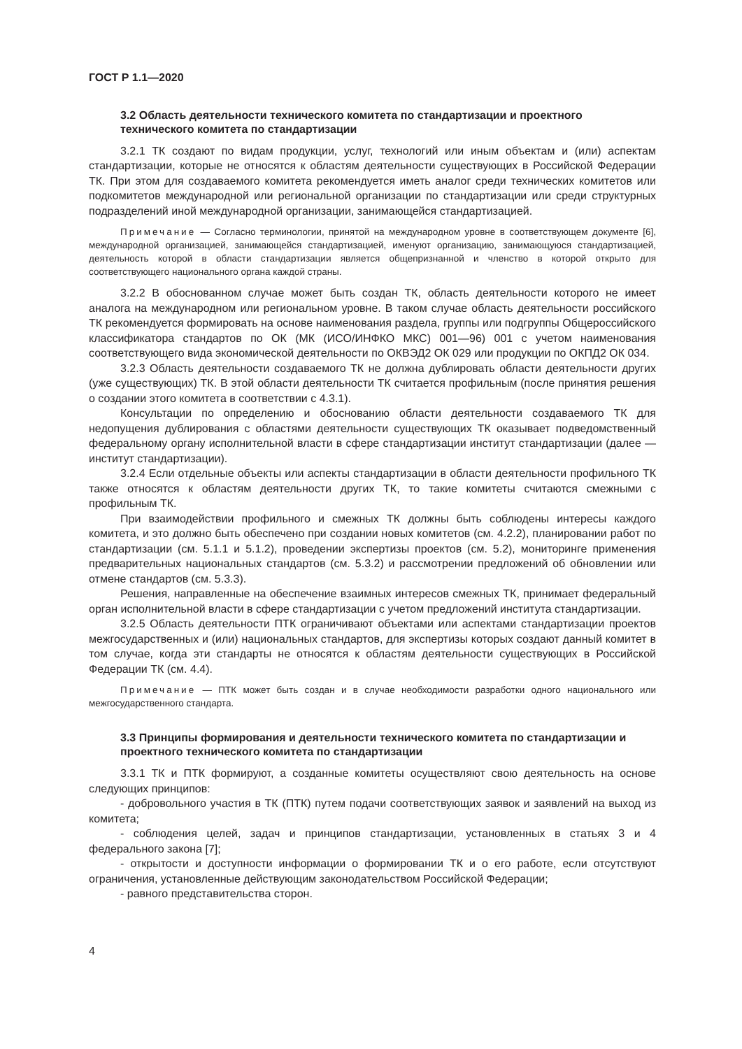ГОСТ Р 1.1—2020
3.2 Область деятельности технического комитета по стандартизации и проектного технического комитета по стандартизации
3.2.1 ТК создают по видам продукции, услуг, технологий или иным объектам и (или) аспектам стандартизации, которые не относятся к областям деятельности существующих в Российской Федерации ТК. При этом для создаваемого комитета рекомендуется иметь аналог среди технических комитетов или подкомитетов международной или региональной организации по стандартизации или среди структурных подразделений иной международной организации, занимающейся стандартизацией.
Примечание — Согласно терминологии, принятой на международном уровне в соответствующем документе [6], международной организацией, занимающейся стандартизацией, именуют организацию, занимающуюся стандартизацией, деятельность которой в области стандартизации является общепризнанной и членство в которой открыто для соответствующего национального органа каждой страны.
3.2.2 В обоснованном случае может быть создан ТК, область деятельности которого не имеет аналога на международном или региональном уровне. В таком случае область деятельности российского ТК рекомендуется формировать на основе наименования раздела, группы или подгруппы Общероссийского классификатора стандартов по ОК (МК (ИСО/ИНФКО МКС) 001—96) 001 с учетом наименования соответствующего вида экономической деятельности по ОКВЭД2 ОК 029 или продукции по ОКПД2 ОК 034.
3.2.3 Область деятельности создаваемого ТК не должна дублировать области деятельности других (уже существующих) ТК. В этой области деятельности ТК считается профильным (после принятия решения о создании этого комитета в соответствии с 4.3.1).
Консультации по определению и обоснованию области деятельности создаваемого ТК для недопущения дублирования с областями деятельности существующих ТК оказывает подведомственный федеральному органу исполнительной власти в сфере стандартизации институт стандартизации (далее — институт стандартизации).
3.2.4 Если отдельные объекты или аспекты стандартизации в области деятельности профильного ТК также относятся к областям деятельности других ТК, то такие комитеты считаются смежными с профильным ТК.
При взаимодействии профильного и смежных ТК должны быть соблюдены интересы каждого комитета, и это должно быть обеспечено при создании новых комитетов (см. 4.2.2), планировании работ по стандартизации (см. 5.1.1 и 5.1.2), проведении экспертизы проектов (см. 5.2), мониторинге применения предварительных национальных стандартов (см. 5.3.2) и рассмотрении предложений об обновлении или отмене стандартов (см. 5.3.3).
Решения, направленные на обеспечение взаимных интересов смежных ТК, принимает федеральный орган исполнительной власти в сфере стандартизации с учетом предложений института стандартизации.
3.2.5 Область деятельности ПТК ограничивают объектами или аспектами стандартизации проектов межгосударственных и (или) национальных стандартов, для экспертизы которых создают данный комитет в том случае, когда эти стандарты не относятся к областям деятельности существующих в Российской Федерации ТК (см. 4.4).
Примечание — ПТК может быть создан и в случае необходимости разработки одного национального или межгосударственного стандарта.
3.3 Принципы формирования и деятельности технического комитета по стандартизации и проектного технического комитета по стандартизации
3.3.1 ТК и ПТК формируют, а созданные комитеты осуществляют свою деятельность на основе следующих принципов:
- добровольного участия в ТК (ПТК) путем подачи соответствующих заявок и заявлений на выход из комитета;
- соблюдения целей, задач и принципов стандартизации, установленных в статьях 3 и 4 федерального закона [7];
- открытости и доступности информации о формировании ТК и о его работе, если отсутствуют ограничения, установленные действующим законодательством Российской Федерации;
- равного представительства сторон.
4